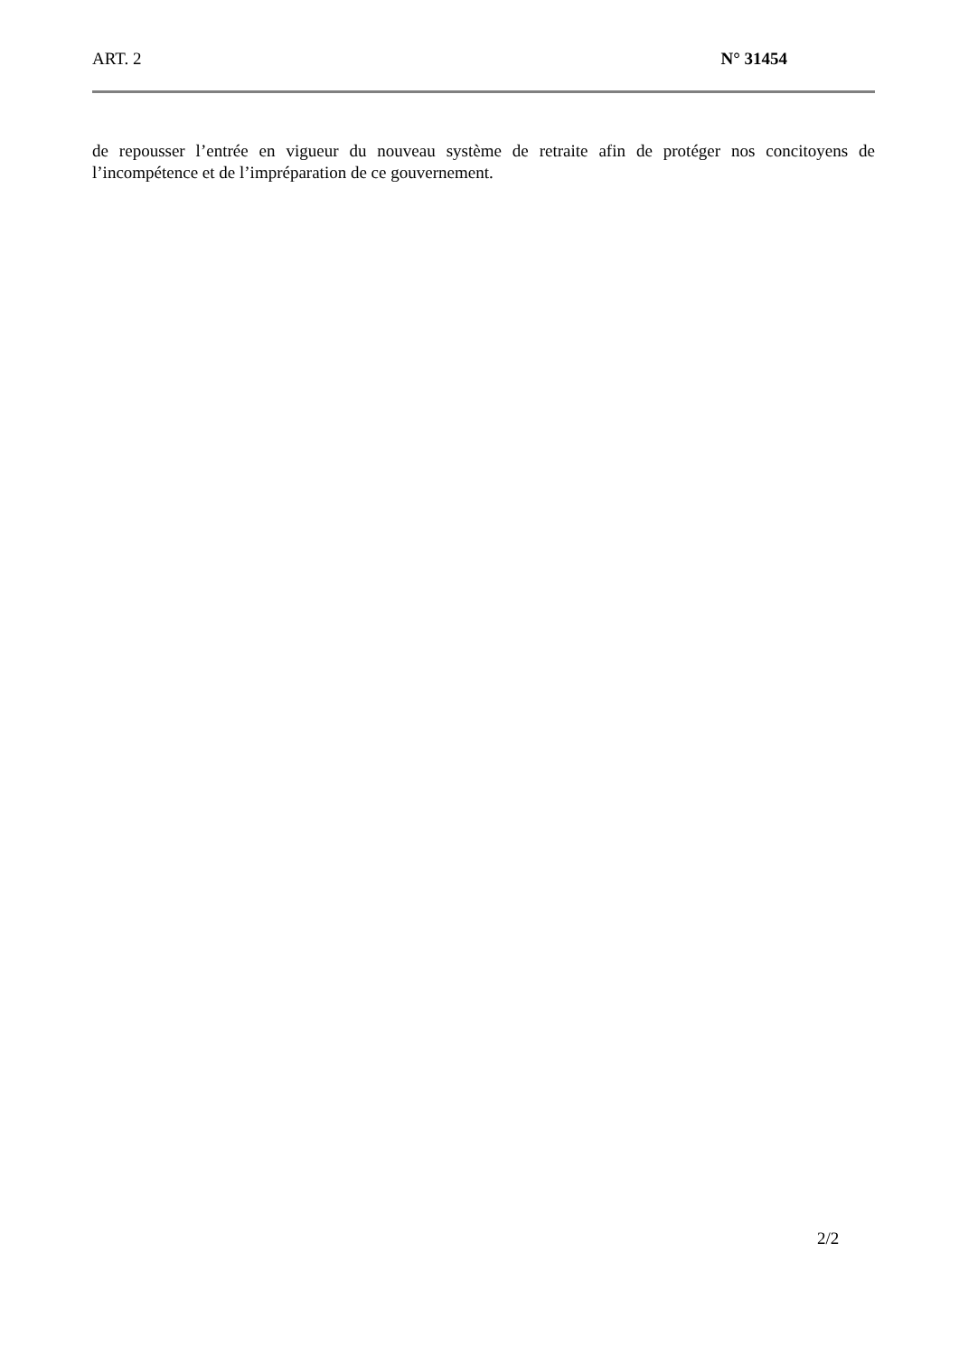ART. 2 N° 31454
de repousser l’entrée en vigueur du nouveau système de retraite afin de protéger nos concitoyens de l’incompétence et de l’impréparation de ce gouvernement.
2/2